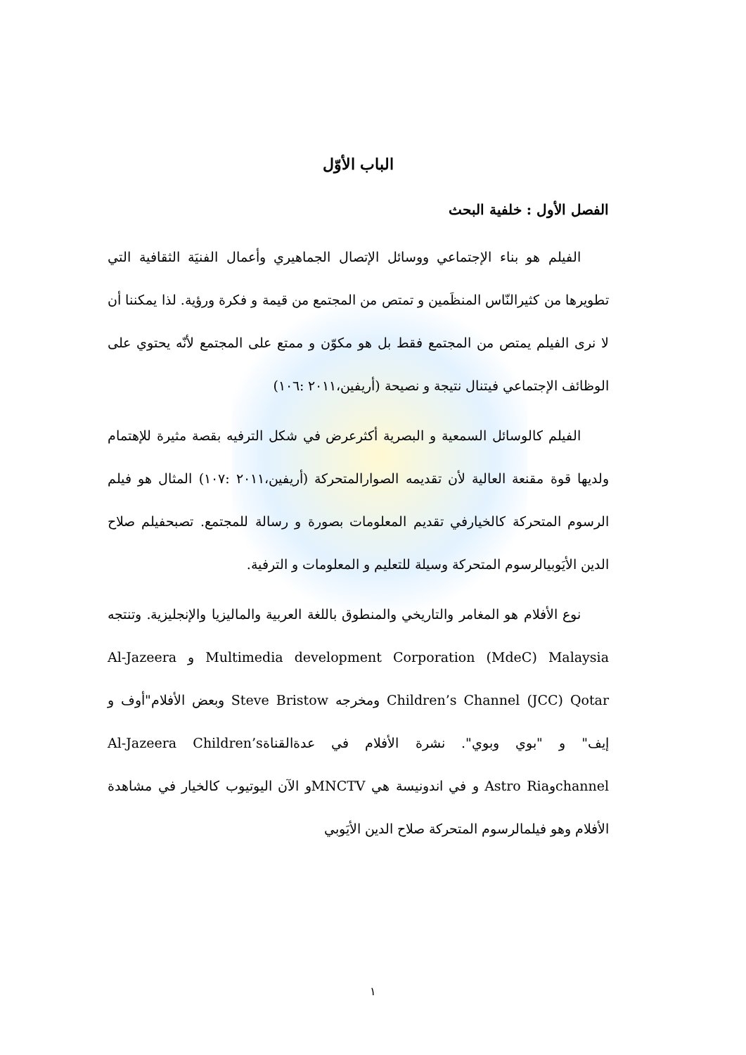الباب الأوّل
الفصل الأول : خلفية البحث
الفيلم هو بناء الإجتماعي ووسائل الإتصال الجماهيري وأعمال الفنيَة الثقافية التي تطويرها من كثيرالنّاس المنظَمين و تمتص من المجتمع من قيمة و فكرة ورؤية. لذا يمكننا أن لا نرى الفيلم يمتص من المجتمع فقط بل هو مكوّن و ممتع على المجتمع لأنّه يحتوي على الوظائف الإجتماعي فيتنال نتيجة و نصيحة (أريفين،٢٠١١ :١٠٦)
الفيلم كالوسائل السمعية و البصرية أكثرعرض في شكل الترفيه بقصة مثيرة للإهتمام ولديها قوة مقنعة العالية لأن تقديمه الصوارالمتحركة (أريفين،٢٠١١ :١٠٧) المثال هو فيلم الرسوم المتحركة كالخيارفي تقديم المعلومات بصورة و رسالة للمجتمع. تصبحفيلم صلاح الدين الأيَوبيالرسوم المتحركة وسيلة للتعليم و المعلومات و الترفية.
نوع الأفلام هو المغامر والتاريخي والمنطوق باللغة العربية والماليزيا والإنجليزية. وتنتجه Multimedia development Corporation (MdeC) Malaysia و Al-Jazeera Children’s Channel (JCC) Qotar ومخرجه Steve Bristow وبعض الأفلام"أوف و إيف" و "بوي وبوي". نشرة الأفلام في عدةالقناةAl-Jazeera Children’s channelوAstro Ria و في اندونيسة هي MNCTVو الآن اليوتيوب كالخيار في مشاهدة الأفلام وهو فيلمالرسوم المتحركة صلاح الدين الأيَوبي
١